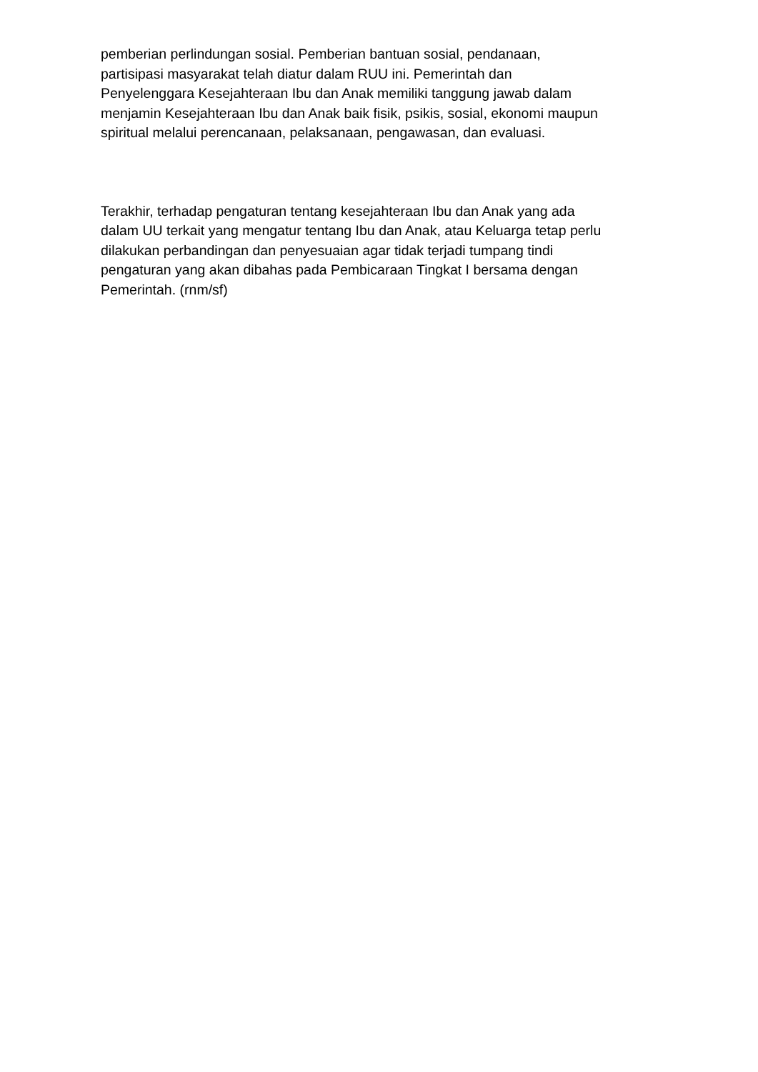pemberian perlindungan sosial. Pemberian bantuan sosial, pendanaan,
partisipasi masyarakat telah diatur dalam RUU ini. Pemerintah dan
Penyelenggara Kesejahteraan Ibu dan Anak memiliki tanggung jawab dalam
menjamin Kesejahteraan Ibu dan Anak baik fisik, psikis, sosial, ekonomi maupun
spiritual melalui perencanaan, pelaksanaan, pengawasan, dan evaluasi.
Terakhir, terhadap pengaturan tentang kesejahteraan Ibu dan Anak yang ada
dalam UU terkait yang mengatur tentang Ibu dan Anak, atau Keluarga tetap perlu
dilakukan perbandingan dan penyesuaian agar tidak terjadi tumpang tindi
pengaturan yang akan dibahas pada Pembicaraan Tingkat I bersama dengan
Pemerintah. (rnm/sf)